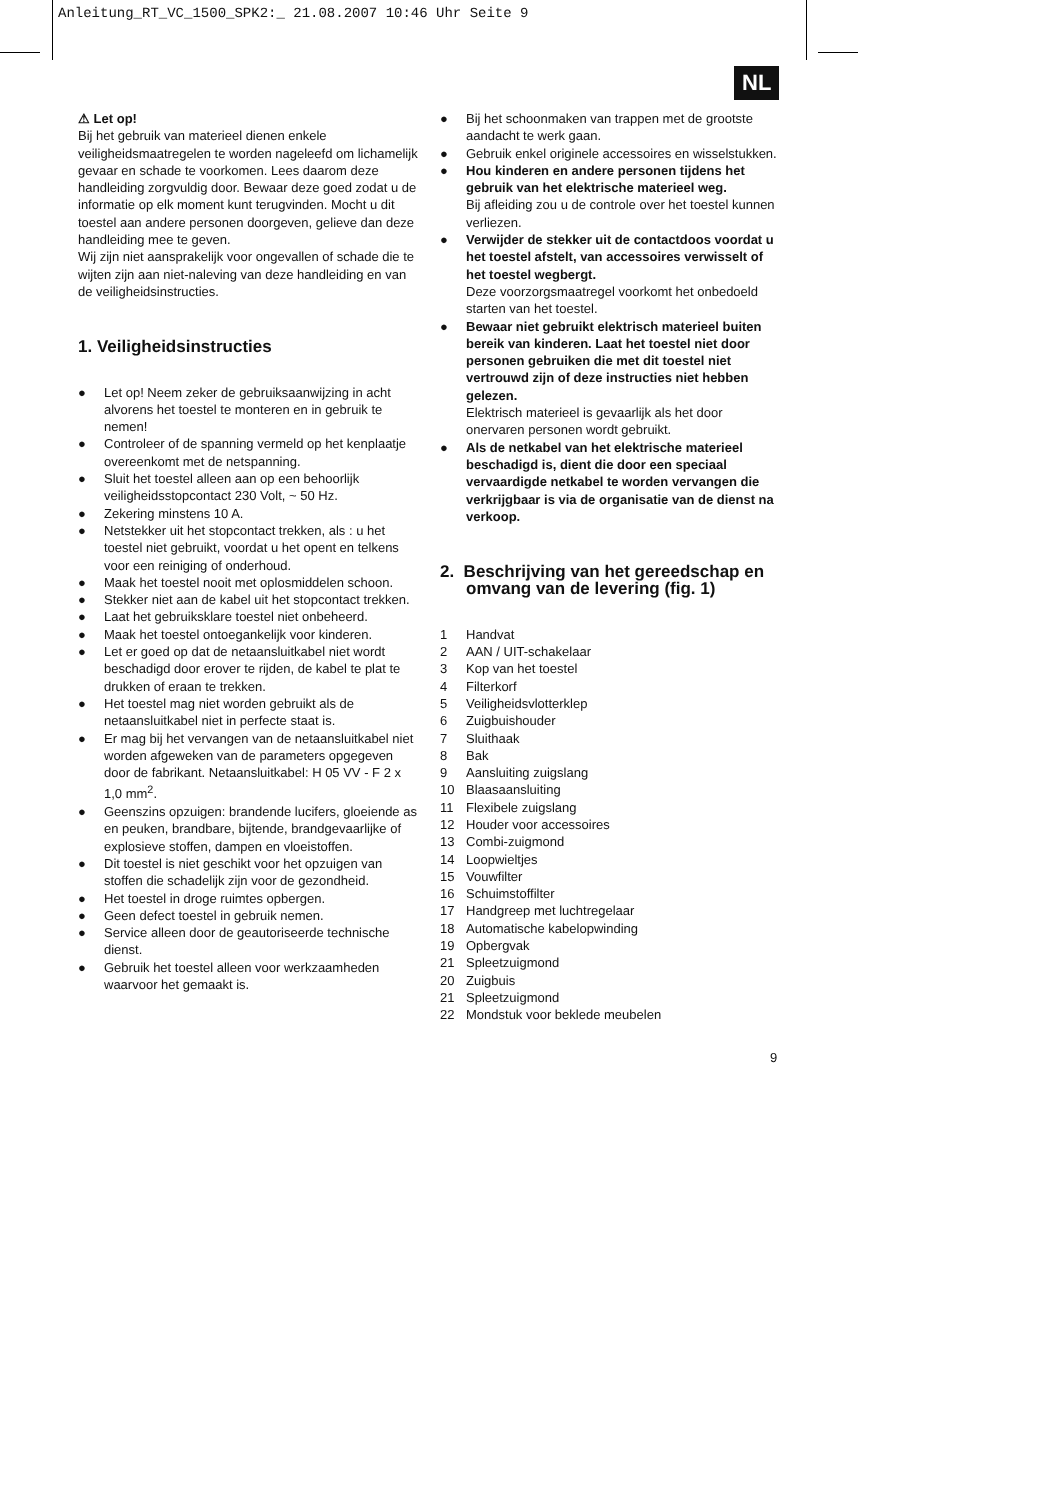Anleitung_RT_VC_1500_SPK2:_ 21.08.2007 10:46 Uhr Seite 9
NL
⚠ Let op!
Bij het gebruik van materieel dienen enkele veiligheidsmaatregelen te worden nageleefd om lichamelijk gevaar en schade te voorkomen. Lees daarom deze handleiding zorgvuldig door. Bewaar deze goed zodat u de informatie op elk moment kunt terugvinden. Mocht u dit toestel aan andere personen doorgeven, gelieve dan deze handleiding mee te geven.
Wij zijn niet aansprakelijk voor ongevallen of schade die te wijten zijn aan niet-naleving van deze handleiding en van de veiligheidsinstructies.
1. Veiligheidsinstructies
● Let op! Neem zeker de gebruiksaanwijzing in acht alvorens het toestel te monteren en in gebruik te nemen!
● Controleer of de spanning vermeld op het kenplaatje overeenkomt met de netspanning.
● Sluit het toestel alleen aan op een behoorlijk veiligheidsstopcontact 230 Volt, ~ 50 Hz.
● Zekering minstens 10 A.
● Netstekker uit het stopcontact trekken, als : u het toestel niet gebruikt, voordat u het opent en telkens voor een reiniging of onderhoud.
● Maak het toestel nooit met oplosmiddelen schoon.
● Stekker niet aan de kabel uit het stopcontact trekken.
● Laat het gebruiksklare toestel niet onbeheerd.
● Maak het toestel ontoegankelijk voor kinderen.
● Let er goed op dat de netaansluitkabel niet wordt beschadigd door erover te rijden, de kabel te plat te drukken of eraan te trekken.
● Het toestel mag niet worden gebruikt als de netaansluitkabel niet in perfecte staat is.
● Er mag bij het vervangen van de netaansluitkabel niet worden afgeweken van de parameters opgegeven door de fabrikant. Netaansluitkabel: H 05 VV - F 2 x 1,0 mm<sup>2</sup>.
● Geenszins opzuigen: brandende lucifers, gloeiende as en peuken, brandbare, bijtende, brandgevaarlijke of explosieve stoffen, dampen en vloeistoffen.
● Dit toestel is niet geschikt voor het opzuigen van stoffen die schadelijk zijn voor de gezondheid.
● Het toestel in droge ruimtes opbergen.
● Geen defect toestel in gebruik nemen.
● Service alleen door de geautoriseerde technische dienst.
● Gebruik het toestel alleen voor werkzaamheden waarvoor het gemaakt is.
● Bij het schoonmaken van trappen met de grootste aandacht te werk gaan.
● Gebruik enkel originele accessoires en wisselstukken.
● Hou kinderen en andere personen tijdens het gebruik van het elektrische materieel weg.
Bij afleiding zou u de controle over het toestel kunnen verliezen.
● Verwijder de stekker uit de contactdoos voordat u het toestel afstelt, van accessoires verwisselt of het toestel wegbergt.
Deze voorzorgsmaatregel voorkomt het onbedoeld starten van het toestel.
● Bewaar niet gebruikt elektrisch materieel buiten bereik van kinderen. Laat het toestel niet door personen gebruiken die met dit toestel niet vertrouwd zijn of deze instructies niet hebben gelezen.
Elektrisch materieel is gevaarlijk als het door onervaren personen wordt gebruikt.
● Als de netkabel van het elektrische materieel beschadigd is, dient die door een speciaal vervaardigde netkabel te worden vervangen die verkrijgbaar is via de organisatie van de dienst na verkoop.
2. Beschrijving van het gereedschap en omvang van de levering (fig. 1)
1 Handvat
2 AAN / UIT-schakelaar
3 Kop van het toestel
4 Filterkorf
5 Veiligheidsvlotterklep
6 Zuigbuishouder
7 Sluithaak
8 Bak
9 Aansluiting zuigslang
10 Blaasaansluiting
11 Flexibele zuigslang
12 Houder voor accessoires
13 Combi-zuigmond
14 Loopwieltjes
15 Vouwfilter
16 Schuimstoffilter
17 Handgreep met luchtregelaar
18 Automatische kabelopwinding
19 Opbergvak
21 Spleetzuigmond
20 Zuigbuis
21 Spleetzuigmond
22 Mondstuk voor beklede meubelen
9